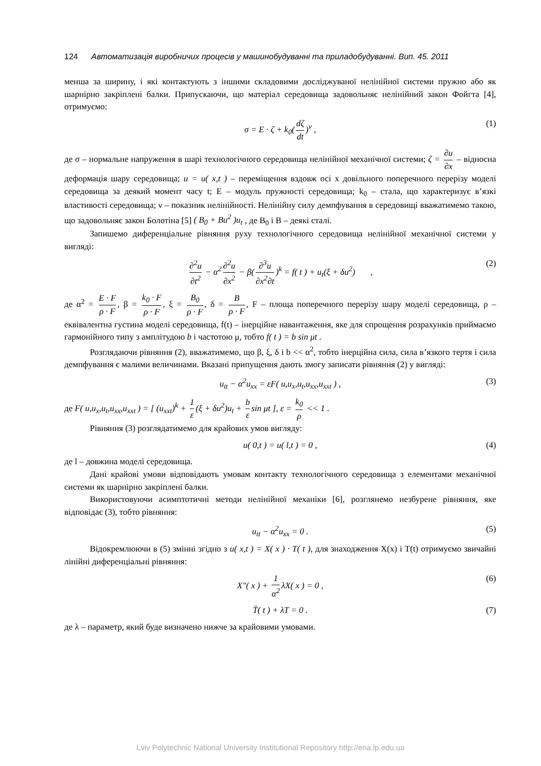124 Автоматизація виробничих процесів у машинобудуванні та приладобудуванні. Вип. 45. 2011
менша за ширину, і які контактують з іншими складовими досліджуваної нелінійної системи пружно або як шарнірно закріплені балки. Припускаючи, що матеріал середовища задовольняє нелінійний закон Фойгта [4], отримуємо:
σ = E · ζ + k<sub>0</sub>(dζ dt)<sup>ν</sup> , (1)
де σ – нормальне напруження в шарі технологічного середовища нелінійної механічної системи; ζ = ∂u ∂x – відносна деформація шару середовища; u = u( x,t ) – переміщення вздовж осі x довільного поперечного перерізу моделі середовища за деякий момент часу t; E – модуль пружності середовища; k<sub>0</sub> – стала, що характеризує в’язкі властивості середовища; ν – показник нелінійності. Нелінійну силу демпфування в середовищі вважатимемо такою, що задовольняє закон Болотіна [5] ( B<sub>0</sub> + Bu<sup>2</sup> )u<sub>t</sub> , де B<sub>0</sub> і B – деякі сталі.
Запишемо диференціальне рівняння руху технологічного середовища нелінійної механічної системи у вигляді:
∂<sup>2</sup>u ∂t<sup>2</sup> − α<sup>2</sup> ∂<sup>2</sup>u ∂x<sup>2</sup> − β(∂<sup>3</sup>u ∂x<sup>2</sup>∂t)<sup>k</sup> = f( t ) + u<sub>t</sub>(ξ + δu<sup>2</sup>) , (2)
де α<sup>2</sup> = E · F ρ · F, β = k<sub>0</sub> · F ρ · F, ξ = B<sub>0</sub> ρ · F, δ = B ρ · F, F – площа поперечного перерізу шару моделі середовища, ρ – еквівалентна густина моделі середовища, f(t) – інерційне навантаження, яке для спрощення розрахунків приймаємо гармонійного типу з амплітудою b і частотою μ, тобто f( t ) = b sin μt .
Розглядаючи рівняння (2), вважатимемо, що β, ξ, δ і b << α<sup>2</sup>, тобто інерційна сила, сила в’язкого тертя і сила демпфування є малими величинами. Вказані припущення дають змогу записати рівняння (2) у вигляді:
u<sub>tt</sub> − α<sup>2</sup>u<sub>xx</sub> = εF( u,u<sub>x</sub>,u<sub>t</sub>,u<sub>xx</sub>,u<sub>xxt</sub> ) , (3)
де F( u,u<sub>x</sub>,u<sub>t</sub>,u<sub>xx</sub>,u<sub>xxt</sub> ) = [ (u<sub>xxt</sub>)<sup>k</sup> + 1 ε (ξ + δu<sup>2</sup>)u<sub>t</sub> + b ε sin μt ], ε = k<sub>0</sub> ρ << 1 .
Рівняння (3) розглядатимемо для крайових умов вигляду:
u( 0,t ) = u( l,t ) = 0 , (4)
де l – довжина моделі середовища.
Дані крайові умови відповідають умовам контакту технологічного середовища з елементами механічної системи як шарнірно закріплені балки.
Використовуючи асимптотичні методи нелінійної механіки [6], розглянемо незбурене рівняння, яке відповідає (3), тобто рівняння:
u<sub>tt</sub> − α<sup>2</sup>u<sub>xx</sub> = 0 . (5)
Відокремлюючи в (5) змінні згідно з u( x,t ) = X( x ) · T( t ), для знаходження X(x) і T(t) отримуємо звичайні лінійні диференціальні рівняння:
X″( x ) + 1 α<sup>2</sup> λX( x ) = 0 , (6)
T̈( t ) + λT = 0 . (7)
де λ – параметр, який буде визначено нижче за крайовими умовами.
Lviv Polytechnic National University Institutional Repository http://ena.lp.edu.ua